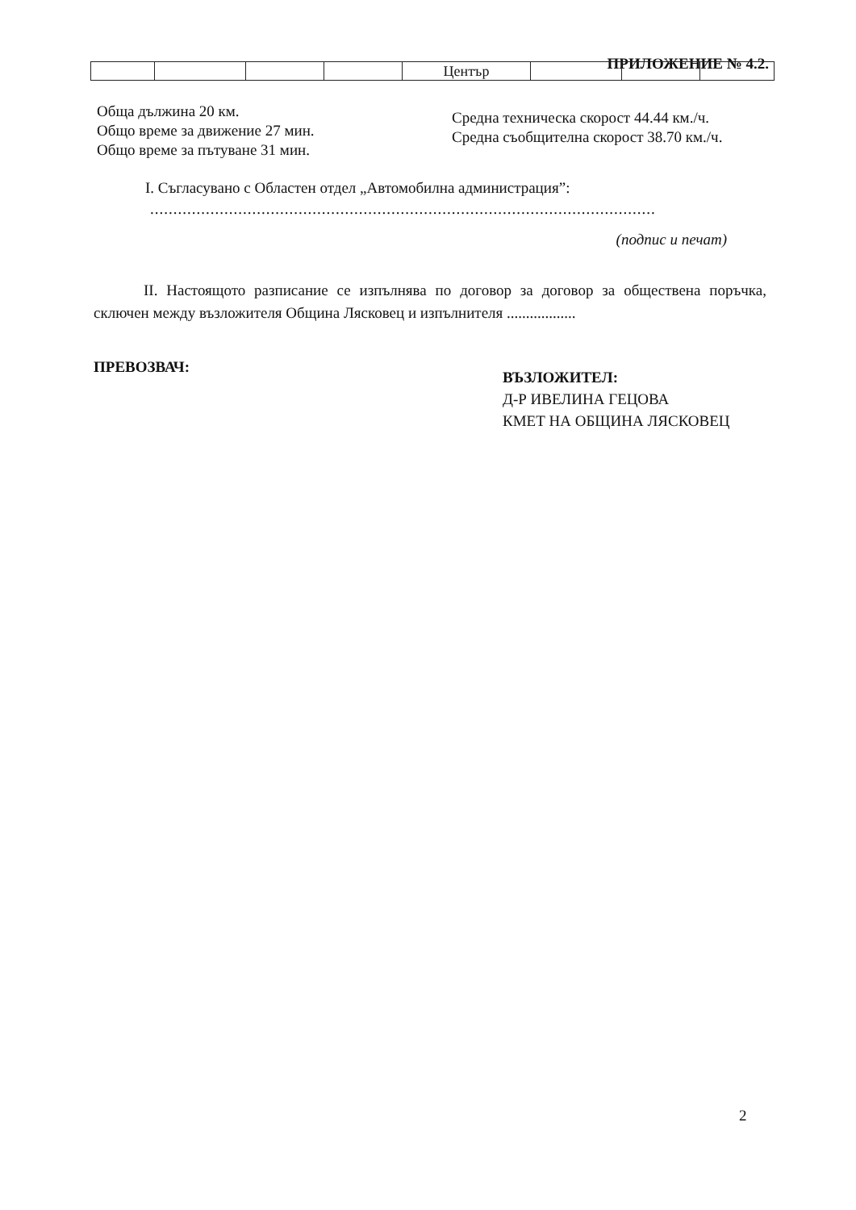ПРИЛОЖЕНИЕ № 4.2.
| | | | | Център | | | |
Обща дължина 20 км.
Общо време за движение 27 мин.
Общо време за пътуване 31 мин.
Средна техническа скорост 44.44 км./ч.
Средна съобщителна скорост 38.70 км./ч.
I. Съгласувано с Областен отдел „Автомобилна администрация”:
.............................................................................................................
(подпис и печат)
II. Настоящото разписание се изпълнява по договор за договор за обществена поръчка, сключен между възложителя Община Лясковец и изпълнителя ..................
ПРЕВОЗВАЧ:
ВЪЗЛОЖИТЕЛ:
Д-Р ИВЕЛИНА ГЕЦОВА
КМЕТ НА ОБЩИНА ЛЯСКОВЕЦ
2